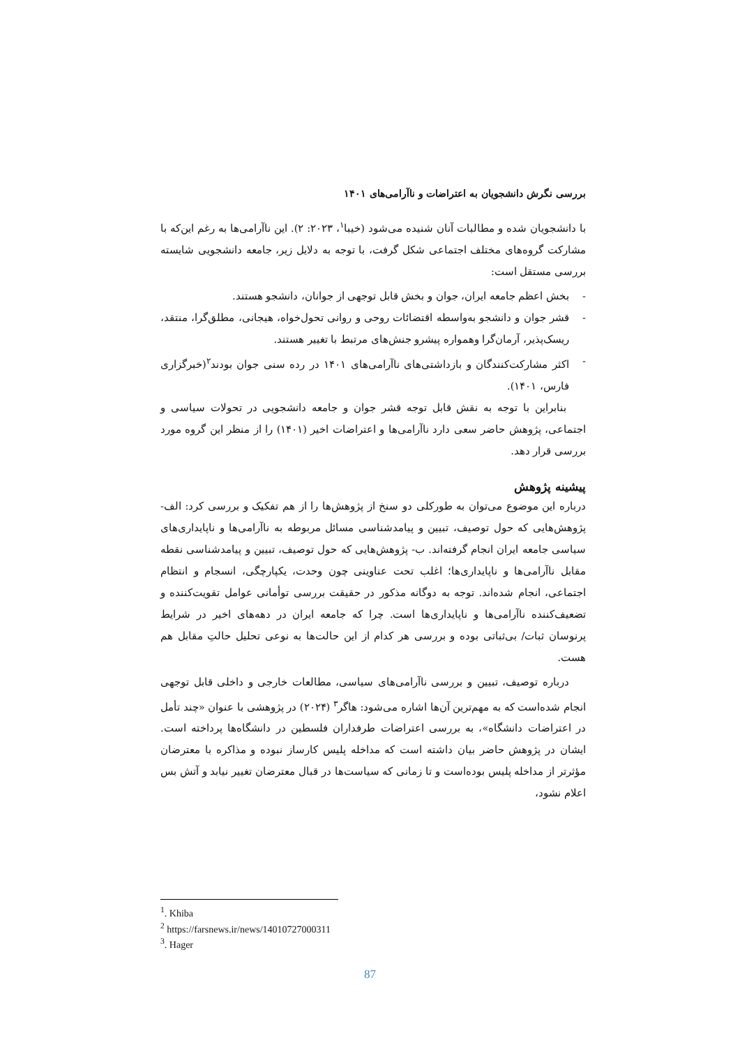بررسی نگرش دانشجویان به اعتراضات و ناآرامی‌های ۱۴۰۱
با دانشجویان شده و مطالبات آنان شنیده می‌شود (خیبا<sup>۱</sup>، ۲۰۲۳: ۲). این ناآرامی‌ها به رغم این‌که با مشارکت گروه‌های مختلف اجتماعی شکل گرفت، با توجه به دلایل زیر، جامعه دانشجویی شایسته بررسی مستقل است:
- بخش اعظم جامعه ایران، جوان و بخش قابل توجهی از جوانان، دانشجو هستند.
- قشر جوان و دانشجو به‌واسطه اقتضائات روحی و روانی تحول‌خواه، هیجانی، مطلق‌گرا، منتقد، ریسک‌پذیر، آرمان‌گرا وهمواره پیشرو جنش‌های مرتبط با تغییر هستند.
- اکثر مشارکت‌کنندگان و بازداشتی‌های ناآرامی‌های ۱۴۰۱ در رده سنی جوان بودند<sup>۲</sup>(خبرگزاری فارس، ۱۴۰۱).
بنابراین با توجه به نقش قابل توجه قشر جوان و جامعه دانشجویی در تحولات سیاسی و اجتماعی، پژوهش حاضر سعی دارد ناآرامی‌ها و اعتراضات اخیر (۱۴۰۱) را از منظر این گروه مورد بررسی قرار دهد.
پیشینه پژوهش
درباره این موضوع می‌توان به طورکلی دو سنخ از پژوهش‌ها را از هم تفکیک و بررسی کرد: الف- پژوهش‌هایی که حول توصیف، تبیین و پیامدشناسی مسائل مربوطه به ناآرامی‌ها و ناپایداری‌های سیاسی جامعه ایران انجام گرفته‌اند. ب- پژوهش‌هایی که حول توصیف، تبیین و پیامدشناسی نقطه مقابل ناآرامی‌ها و ناپایداری‌ها؛ اغلب تحت عناوینی چون وحدت، یکپارچگی، انسجام و انتظام اجتماعی، انجام شده‌اند. توجه به دوگانه مذکور در حقیقت بررسی توأمانی عوامل تقویت‌کننده و تضعیف‌کننده ناآرامی‌ها و ناپایداری‌ها است. چرا که جامعه ایران در دهه‌های اخیر در شرایط پرنوسان ثبات/ بی‌ثباتی بوده و بررسی هر کدام از این حالت‌ها به نوعی تحلیل حالتِ مقابل هم هست.
درباره توصیف، تبیین و بررسی ناآرامی‌های سیاسی، مطالعات خارجی و داخلی قابل توجهی انجام شده‌است که به مهم‌ترین آن‌ها اشاره می‌شود: هاگر<sup>۳</sup> (۲۰۲۴) در پژوهشی با عنوان «چند تأمل در اعتراضات دانشگاه»، به بررسی اعتراضات طرفداران فلسطین در دانشگاه‌ها پرداخته است. ایشان در پژوهش حاضر بیان داشته است که مداخله پلیس کارساز نبوده و مذاکره با معترضان مؤثرتر از مداخله پلیس بوده‌است و تا زمانی که سیاست‌ها در قبال معترضان تغییر نیابد و آتش بس اعلام نشود،
<sup>1</sup>. Khiba
<sup>2</sup> https://farsnews.ir/news/14010727000311
<sup>3</sup>. Hager
87